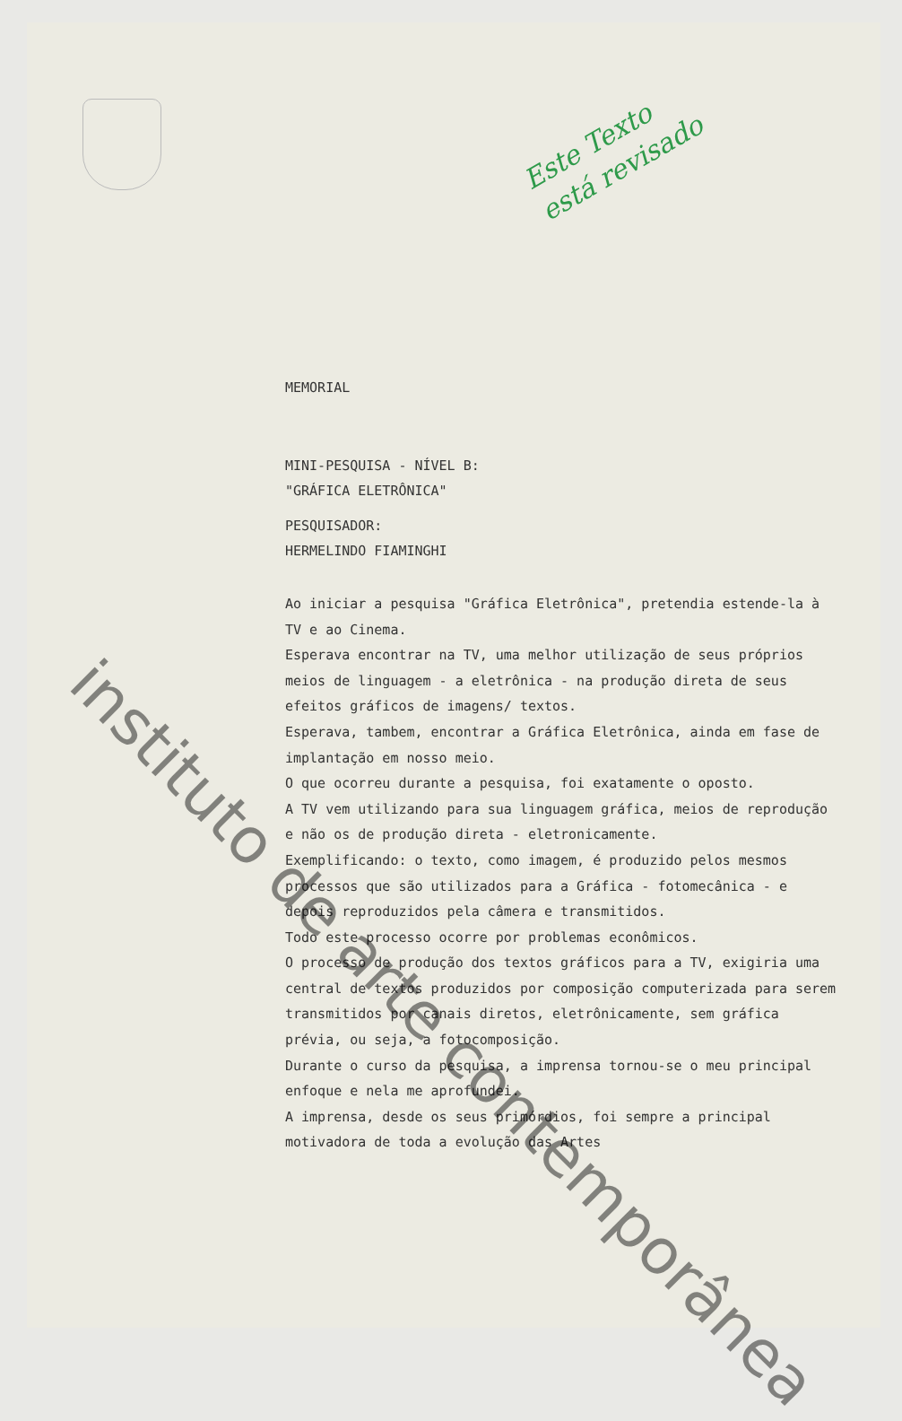Este Texto
está revisado
MEMORIAL
MINI-PESQUISA - NÍVEL B:
"GRÁFICA ELETRÔNICA"
PESQUISADOR:
HERMELINDO FIAMINGHI
Ao iniciar a pesquisa "Gráfica Eletrônica", pretendia estende-la à TV e ao Cinema.
Esperava encontrar na TV, uma melhor utilização de seus próprios meios de linguagem - a eletrônica - na produção direta de seus efeitos gráficos de imagens/ textos.
Esperava, tambem, encontrar a Gráfica Eletrônica, ainda em fase de implantação em nosso meio.
O que ocorreu durante a pesquisa, foi exatamente o oposto.
A TV vem utilizando para sua linguagem gráfica, meios de reprodução e não os de produção direta - eletronicamente.
Exemplificando: o texto, como imagem, é produzido pelos mesmos processos que são utilizados para a Gráfica - fotomecânica - e depois reproduzidos pela câmera e transmitidos.
Todo este processo ocorre por problemas econômicos.
O processo de produção dos textos gráficos para a TV, exigiria uma central de textos produzidos por composição computerizada para serem transmitidos por canais diretos, eletrônicamente, sem gráfica prévia, ou seja, a fotocomposição.
Durante o curso da pesquisa, a imprensa tornou-se o meu principal enfoque e nela me aprofundei.
A imprensa, desde os seus primórdios, foi sempre a principal motivadora de toda a evolução das Artes
instituto de arte contemporânea